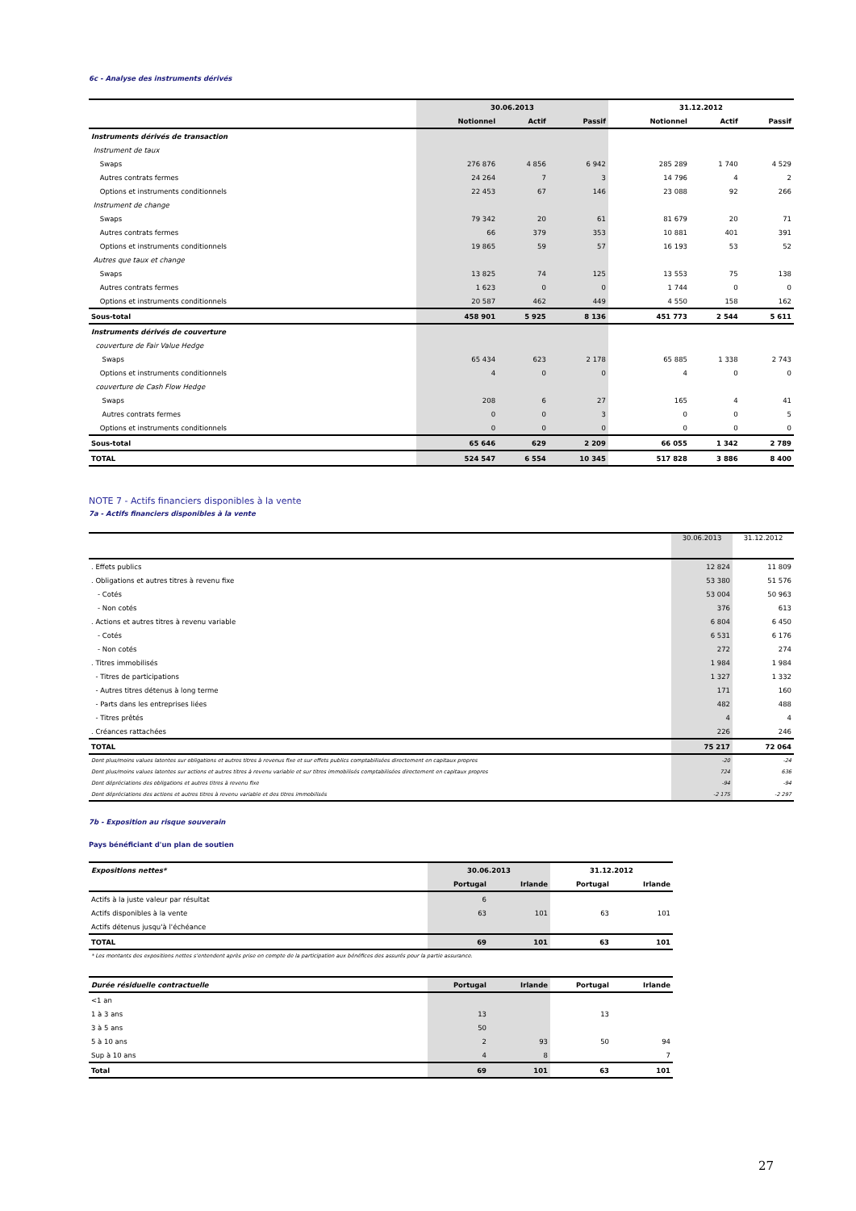6c - Analyse des instruments dérivés
| | 30.06.2013 | | | 31.12.2012 | | |
| --- | --- | --- | --- | --- | --- | --- |
| | Notionnel | Actif | Passif | Notionnel | Actif | Passif |
| Instruments dérivés de transaction | | | | | | |
| Instrument de taux | | | | | | |
| Swaps | 276 876 | 4 856 | 6 942 | 285 289 | 1 740 | 4 529 |
| Autres contrats fermes | 24 264 | 7 | 3 | 14 796 | 4 | 2 |
| Options et instruments conditionnels | 22 453 | 67 | 146 | 23 088 | 92 | 266 |
| Instrument de change | | | | | | |
| Swaps | 79 342 | 20 | 61 | 81 679 | 20 | 71 |
| Autres contrats fermes | 66 | 379 | 353 | 10 881 | 401 | 391 |
| Options et instruments conditionnels | 19 865 | 59 | 57 | 16 193 | 53 | 52 |
| Autres que taux et change | | | | | | |
| Swaps | 13 825 | 74 | 125 | 13 553 | 75 | 138 |
| Autres contrats fermes | 1 623 | 0 | 0 | 1 744 | 0 | 0 |
| Options et instruments conditionnels | 20 587 | 462 | 449 | 4 550 | 158 | 162 |
| Sous-total | 458 901 | 5 925 | 8 136 | 451 773 | 2 544 | 5 611 |
| Instruments dérivés de couverture | | | | | | |
| couverture de Fair Value Hedge | | | | | | |
| Swaps | 65 434 | 623 | 2 178 | 65 885 | 1 338 | 2 743 |
| Options et instruments conditionnels | 4 | 0 | 0 | 4 | 0 | 0 |
| couverture de Cash Flow Hedge | | | | | | |
| Swaps | 208 | 6 | 27 | 165 | 4 | 41 |
| Autres contrats fermes | 0 | 0 | 3 | 0 | 0 | 5 |
| Options et instruments conditionnels | 0 | 0 | 0 | 0 | 0 | 0 |
| Sous-total | 65 646 | 629 | 2 209 | 66 055 | 1 342 | 2 789 |
| TOTAL | 524 547 | 6 554 | 10 345 | 517 828 | 3 886 | 8 400 |
NOTE 7 - Actifs financiers disponibles à la vente
7a - Actifs financiers disponibles à la vente
| | 30.06.2013 | 31.12.2012 |
| --- | --- | --- |
| . Effets publics | 12 824 | 11 809 |
| . Obligations et autres titres à revenu fixe | 53 380 | 51 576 |
| - Cotés | 53 004 | 50 963 |
| - Non cotés | 376 | 613 |
| . Actions et autres titres à revenu variable | 6 804 | 6 450 |
| - Cotés | 6 531 | 6 176 |
| - Non cotés | 272 | 274 |
| . Titres immobilisés | 1 984 | 1 984 |
| - Titres de participations | 1 327 | 1 332 |
| - Autres titres détenus à long terme | 171 | 160 |
| - Parts dans les entreprises liées | 482 | 488 |
| - Titres prêtés | 4 | 4 |
| . Créances rattachées | 226 | 246 |
| TOTAL | 75 217 | 72 064 |
| Dont plus/moins values latentes sur obligations et autres titres à revenus fixe et sur effets publics comptabilisées directement en capitaux propres | -20 | -24 |
| Dont plus/moins values latentes sur actions et autres titres à revenu variable et sur titres immobilisés comptabilisées directement en capitaux propres | 724 | 636 |
| Dont dépréciations des obligations et autres titres à revenu fixe | -94 | -94 |
| Dont dépréciations des actions et autres titres à revenu variable et des titres immobilisés | -2 175 | -2 297 |
7b - Exposition au risque souverain
Pays bénéficiant d'un plan de soutien
| Expositions nettes* | 30.06.2013 | | 31.12.2012 | |
| --- | --- | --- | --- | --- |
| | Portugal | Irlande | Portugal | Irlande |
| Actifs à la juste valeur par résultat | 6 | | | |
| Actifs disponibles à la vente | 63 | 101 | 63 | 101 |
| Actifs détenus jusqu'à l'échéance | | | | |
| TOTAL | 69 | 101 | 63 | 101 |
| * Les montants des expositions nettes s'entendent après prise en compte de la participation aux bénéfices des assurés pour la partie assurance. | | | | |
| Durée résiduelle contractuelle | Portugal | Irlande | Portugal | Irlande |
| --- | --- | --- | --- | --- |
| <1 an | | | | |
| 1 à 3 ans | 13 | | 13 | |
| 3 à 5 ans | 50 | | | |
| 5 à 10 ans | 2 | 93 | 50 | 94 |
| Sup à 10 ans | 4 | 8 | | 7 |
| Total | 69 | 101 | 63 | 101 |
27